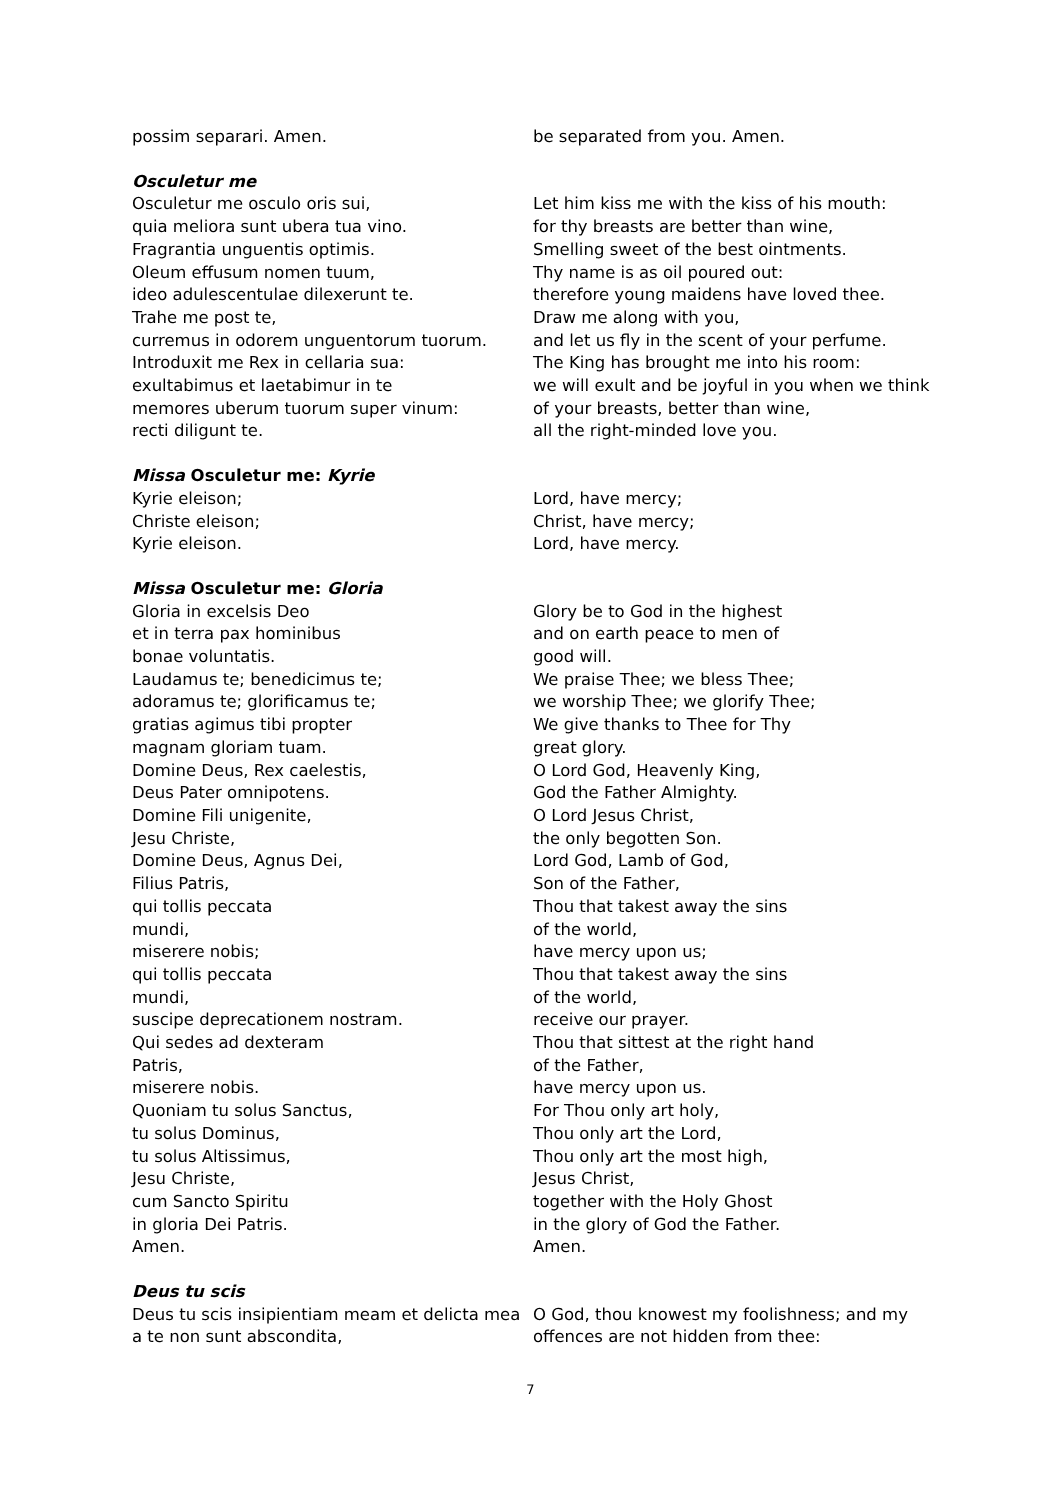possim separari. Amen. be separated from you. Amen.
Osculetur me
Osculetur me osculo oris sui,
quia meliora sunt ubera tua vino.
Fragrantia unguentis optimis.
Oleum effusum nomen tuum,
ideo adulescentulae dilexerunt te.
Trahe me post te,
curremus in odorem unguentorum tuorum.
Introduxit me Rex in cellaria sua:
exultabimus et laetabimur in te
memores uberum tuorum super vinum:
recti diligunt te.
Let him kiss me with the kiss of his mouth:
for thy breasts are better than wine,
Smelling sweet of the best ointments.
Thy name is as oil poured out:
therefore young maidens have loved thee.
Draw me along with you,
and let us fly in the scent of your perfume.
The King has brought me into his room:
we will exult and be joyful in you when we think
of your breasts, better than wine,
all the right-minded love you.
Missa Osculetur me: Kyrie
Kyrie eleison;
Christe eleison;
Kyrie eleison.
Lord, have mercy;
Christ, have mercy;
Lord, have mercy.
Missa Osculetur me: Gloria
Gloria in excelsis Deo
et in terra pax hominibus
bonae voluntatis.
Laudamus te; benedicimus te;
adoramus te; glorificamus te;
gratias agimus tibi propter
magnam gloriam tuam.
Domine Deus, Rex caelestis,
Deus Pater omnipotens.
Domine Fili unigenite,
Jesu Christe,
Domine Deus, Agnus Dei,
Filius Patris,
qui tollis peccata
mundi,
miserere nobis;
qui tollis peccata
mundi,
suscipe deprecationem nostram.
Qui sedes ad dexteram
Patris,
miserere nobis.
Quoniam tu solus Sanctus,
tu solus Dominus,
tu solus Altissimus,
Jesu Christe,
cum Sancto Spiritu
in gloria Dei Patris.
Amen.
Glory be to God in the highest
and on earth peace to men of
good will.
We praise Thee; we bless Thee;
we worship Thee; we glorify Thee;
We give thanks to Thee for Thy
great glory.
O Lord God, Heavenly King,
God the Father Almighty.
O Lord Jesus Christ,
the only begotten Son.
Lord God, Lamb of God,
Son of the Father,
Thou that takest away the sins
of the world,
have mercy upon us;
Thou that takest away the sins
of the world,
receive our prayer.
Thou that sittest at the right hand
of the Father,
have mercy upon us.
For Thou only art holy,
Thou only art the Lord,
Thou only art the most high,
Jesus Christ,
together with the Holy Ghost
in the glory of God the Father.
Amen.
Deus tu scis
Deus tu scis insipientiam meam et delicta mea a te non sunt abscondita,
O God, thou knowest my foolishness; and my offences are not hidden from thee:
7